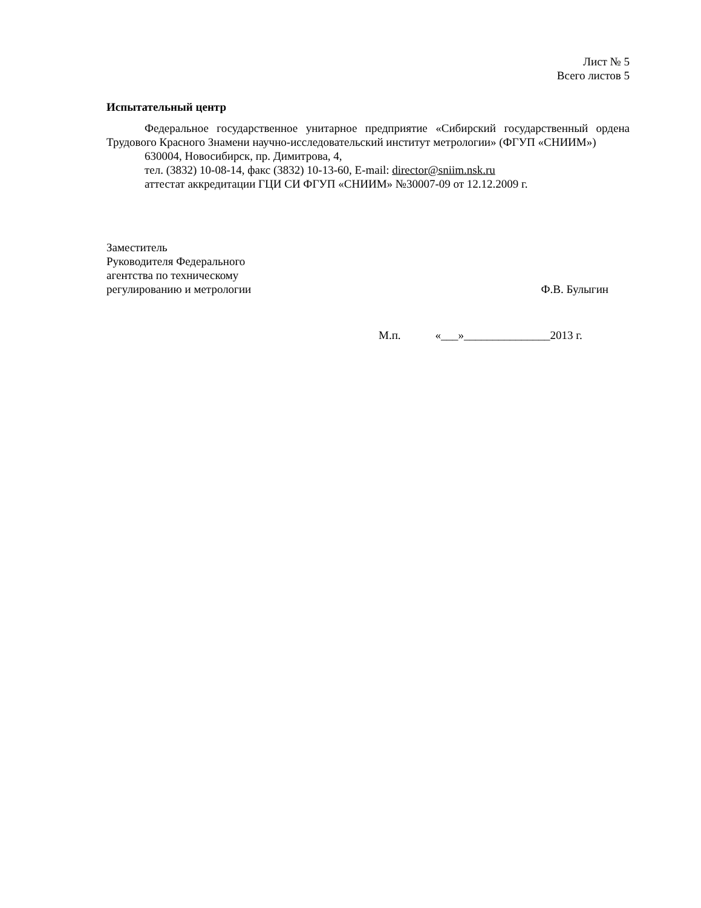Лист № 5
Всего листов 5
Испытательный центр
Федеральное государственное унитарное предприятие «Сибирский государственный ордена Трудового Красного Знамени научно-исследовательский институт метрологии» (ФГУП «СНИИМ»)
630004, Новосибирск, пр. Димитрова, 4,
тел. (3832) 10-08-14, факс (3832) 10-13-60, E-mail: director@sniim.nsk.ru
аттестат аккредитации ГЦИ СИ ФГУП «СНИИМ» №30007-09 от 12.12.2009 г.
Заместитель
Руководителя Федерального
агентства по техническому
регулированию и метрологии
Ф.В. Булыгин
М.п. «___»_______________2013 г.